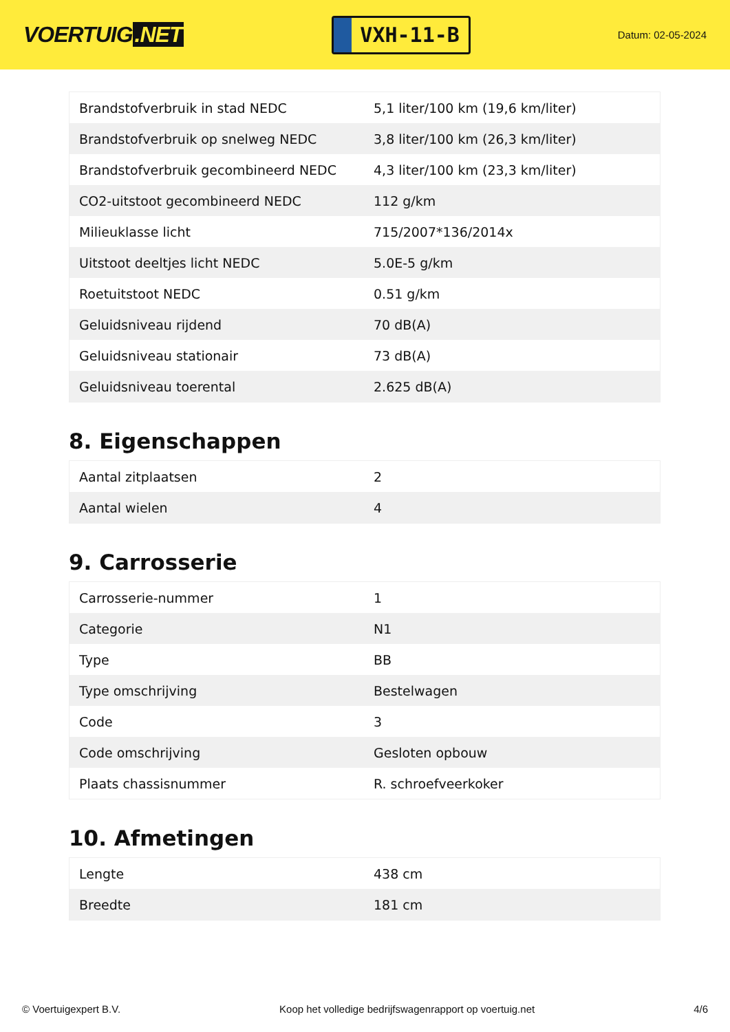VOERTUIG.NET
VXH-11-B
Datum: 02-05-2024
| Brandstofverbruik in stad NEDC | 5,1 liter/100 km (19,6 km/liter) |
| Brandstofverbruik op snelweg NEDC | 3,8 liter/100 km (26,3 km/liter) |
| Brandstofverbruik gecombineerd NEDC | 4,3 liter/100 km (23,3 km/liter) |
| CO2-uitstoot gecombineerd NEDC | 112 g/km |
| Milieuklasse licht | 715/2007*136/2014x |
| Uitstoot deeltjes licht NEDC | 5.0E-5 g/km |
| Roetuitstoot NEDC | 0.51 g/km |
| Geluidsniveau rijdend | 70 dB(A) |
| Geluidsniveau stationair | 73 dB(A) |
| Geluidsniveau toerental | 2.625 dB(A) |
8. Eigenschappen
| Aantal zitplaatsen | 2 |
| Aantal wielen | 4 |
9. Carrosserie
| Carrosserie-nummer | 1 |
| Categorie | N1 |
| Type | BB |
| Type omschrijving | Bestelwagen |
| Code | 3 |
| Code omschrijving | Gesloten opbouw |
| Plaats chassisnummer | R. schroefveerkoker |
10. Afmetingen
| Lengte | 438 cm |
| Breedte | 181 cm |
© Voertuigexpert B.V. Koop het volledige bedrijfswagenrapport op voertuig.net 4/6